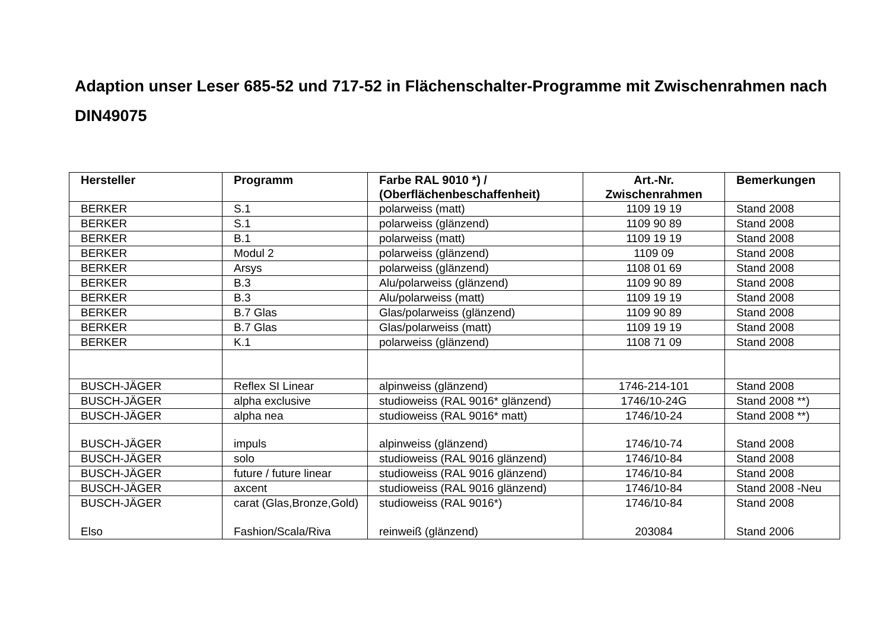Adaption unser Leser 685-52 und 717-52 in Flächenschalter-Programme mit Zwischenrahmen nach DIN49075
| Hersteller | Programm | Farbe RAL 9010 *) / (Oberflächenbeschaffenheit) | Art.-Nr. Zwischenrahmen | Bemerkungen |
| --- | --- | --- | --- | --- |
| BERKER | S.1 | polarweiss (matt) | 1109 19 19 | Stand 2008 |
| BERKER | S.1 | polarweiss (glänzend) | 1109 90 89 | Stand 2008 |
| BERKER | B.1 | polarweiss (matt) | 1109 19 19 | Stand 2008 |
| BERKER | Modul 2 | polarweiss (glänzend) | 1109 09 | Stand 2008 |
| BERKER | Arsys | polarweiss (glänzend) | 1108 01 69 | Stand 2008 |
| BERKER | B.3 | Alu/polarweiss (glänzend) | 1109 90 89 | Stand 2008 |
| BERKER | B.3 | Alu/polarweiss (matt) | 1109 19 19 | Stand 2008 |
| BERKER | B.7 Glas | Glas/polarweiss (glänzend) | 1109 90 89 | Stand 2008 |
| BERKER | B.7 Glas | Glas/polarweiss (matt) | 1109 19 19 | Stand 2008 |
| BERKER | K.1 | polarweiss (glänzend) | 1108 71 09 | Stand 2008 |
| BUSCH-JÄGER | Reflex SI Linear | alpinweiss (glänzend) | 1746-214-101 | Stand 2008 |
| BUSCH-JÄGER | alpha exclusive | studioweiss (RAL 9016* glänzend) | 1746/10-24G | Stand 2008 **) |
| BUSCH-JÄGER | alpha nea | studioweiss (RAL 9016* matt) | 1746/10-24 | Stand 2008 **) |
| BUSCH-JÄGER | impuls | alpinweiss (glänzend) | 1746/10-74 | Stand 2008 |
| BUSCH-JÄGER | solo | studioweiss (RAL 9016 glänzend) | 1746/10-84 | Stand 2008 |
| BUSCH-JÄGER | future / future linear | studioweiss (RAL 9016 glänzend) | 1746/10-84 | Stand 2008 |
| BUSCH-JÄGER | axcent | studioweiss (RAL 9016 glänzend) | 1746/10-84 | Stand 2008 -Neu |
| BUSCH-JÄGER Elso | carat (Glas,Bronze,Gold) Fashion/Scala/Riva | studioweiss (RAL 9016*) reinweiß (glänzend) | 1746/10-84 203084 | Stand 2008 Stand 2006 |